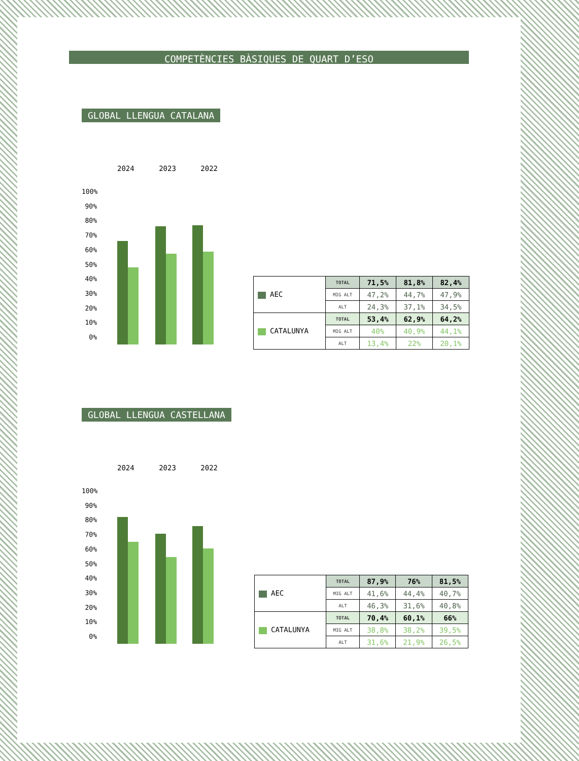COMPETÈNCIES BÀSIQUES DE QUART D’ESO
GLOBAL LLENGUA CATALANA
2024 2023 2022
100%
90%
80%
70%
60%
50%
40%
30%
20%
10%
0%
| AEC | TOTAL | 71,5% | 81,8% | 82,4% |
| | MIG ALT | 47,2% | 44,7% | 47,9% |
| | ALT | 24,3% | 37,1% | 34,5% |
| CATALUNYA | TOTAL | 53,4% | 62,9% | 64,2% |
| | MIG ALT | 40% | 40,9% | 44,1% |
| | ALT | 13,4% | 22% | 20,1% |
GLOBAL LLENGUA CASTELLANA
2024 2023 2022
100%
90%
80%
70%
60%
50%
40%
30%
20%
10%
0%
| AEC | TOTAL | 87,9% | 76% | 81,5% |
| | MIG ALT | 41,6% | 44,4% | 40,7% |
| | ALT | 46,3% | 31,6% | 40,8% |
| CATALUNYA | TOTAL | 70,4% | 60,1% | 66% |
| | MIG ALT | 38,8% | 38,2% | 39,5% |
| | ALT | 31,6% | 21,9% | 26,5% |